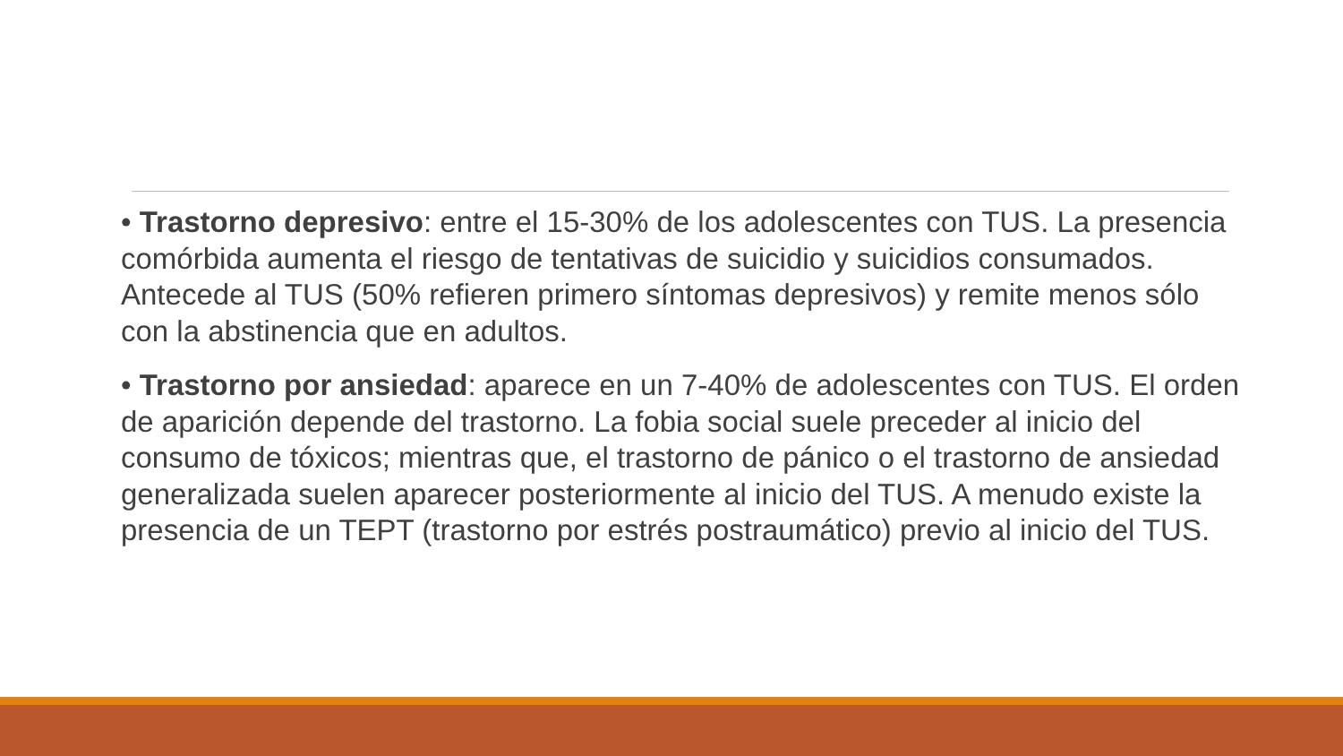• Trastorno depresivo: entre el 15-30% de los adolescentes con TUS. La presencia comórbida aumenta el riesgo de tentativas de suicidio y suicidios consumados. Antecede al TUS (50% refieren primero síntomas depresivos) y remite menos sólo con la abstinencia que en adultos.
• Trastorno por ansiedad: aparece en un 7-40% de adolescentes con TUS. El orden de aparición depende del trastorno. La fobia social suele preceder al inicio del consumo de tóxicos; mientras que, el trastorno de pánico o el trastorno de ansiedad generalizada suelen aparecer posteriormente al inicio del TUS. A menudo existe la presencia de un TEPT (trastorno por estrés postraumático) previo al inicio del TUS.